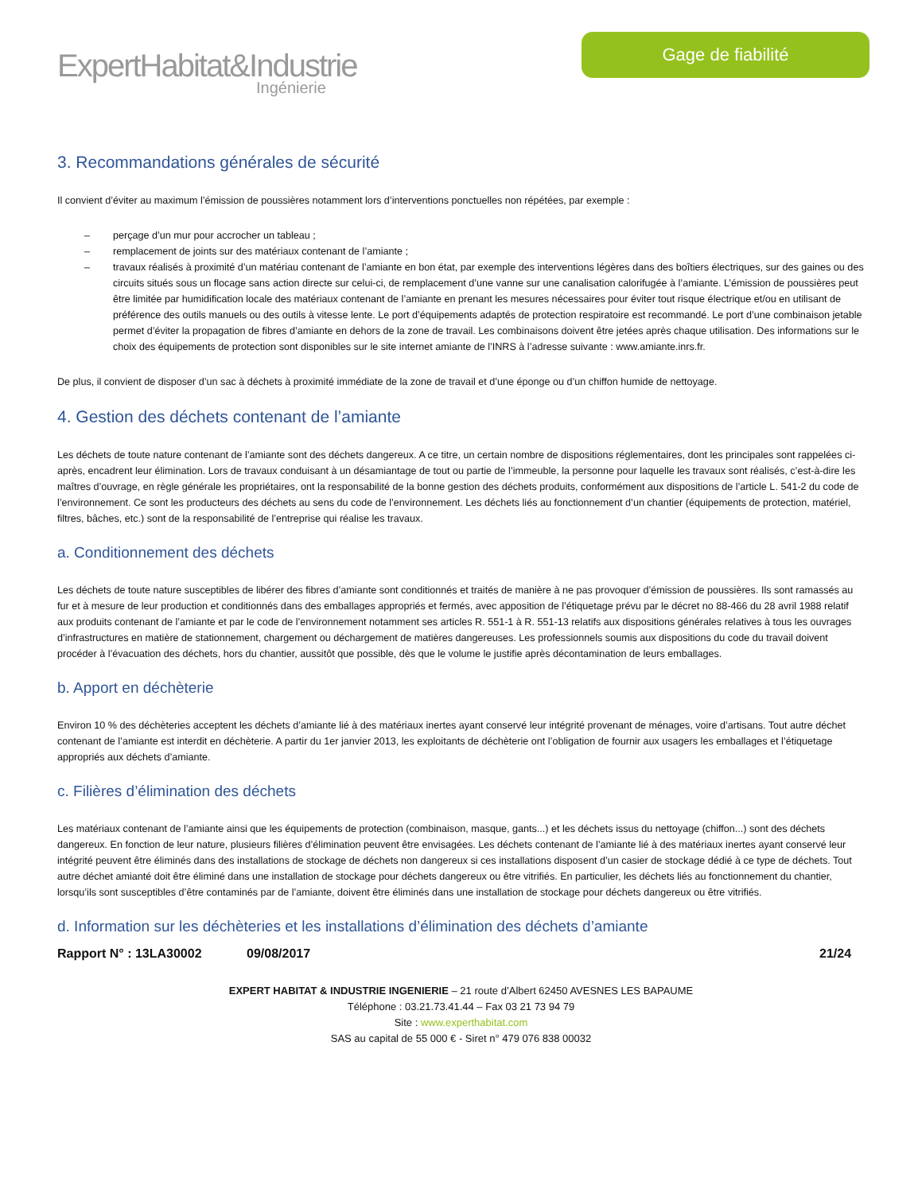ExpertHabitat&Industrie
Ingénierie
Gage de fiabilité
3. Recommandations générales de sécurité
Il convient d’éviter au maximum l’émission de poussières notamment lors d’interventions ponctuelles non répétées, par exemple :
– perçage d’un mur pour accrocher un tableau ;
– remplacement de joints sur des matériaux contenant de l’amiante ;
– travaux réalisés à proximité d’un matériau contenant de l’amiante en bon état, par exemple des interventions légères dans des boîtiers électriques, sur des gaines ou des circuits situés sous un flocage sans action directe sur celui-ci, de remplacement d’une vanne sur une canalisation calorifugée à l’amiante. L’émission de poussières peut être limitée par humidification locale des matériaux contenant de l’amiante en prenant les mesures nécessaires pour éviter tout risque électrique et/ou en utilisant de préférence des outils manuels ou des outils à vitesse lente. Le port d’équipements adaptés de protection respiratoire est recommandé. Le port d’une combinaison jetable permet d’éviter la propagation de fibres d’amiante en dehors de la zone de travail. Les combinaisons doivent être jetées après chaque utilisation. Des informations sur le choix des équipements de protection sont disponibles sur le site internet amiante de l’INRS à l’adresse suivante : www.amiante.inrs.fr.
De plus, il convient de disposer d’un sac à déchets à proximité immédiate de la zone de travail et d’une éponge ou d’un chiffon humide de nettoyage.
4. Gestion des déchets contenant de l’amiante
Les déchets de toute nature contenant de l’amiante sont des déchets dangereux. A ce titre, un certain nombre de dispositions réglementaires, dont les principales sont rappelées ci-après, encadrent leur élimination. Lors de travaux conduisant à un désamiantage de tout ou partie de l’immeuble, la personne pour laquelle les travaux sont réalisés, c’est-à-dire les maîtres d’ouvrage, en règle générale les propriétaires, ont la responsabilité de la bonne gestion des déchets produits, conformément aux dispositions de l’article L. 541-2 du code de l’environnement. Ce sont les producteurs des déchets au sens du code de l’environnement. Les déchets liés au fonctionnement d’un chantier (équipements de protection, matériel, filtres, bâches, etc.) sont de la responsabilité de l’entreprise qui réalise les travaux.
a. Conditionnement des déchets
Les déchets de toute nature susceptibles de libérer des fibres d’amiante sont conditionnés et traités de manière à ne pas provoquer d’émission de poussières. Ils sont ramassés au fur et à mesure de leur production et conditionnés dans des emballages appropriés et fermés, avec apposition de l’étiquetage prévu par le décret no 88-466 du 28 avril 1988 relatif aux produits contenant de l’amiante et par le code de l’environnement notamment ses articles R. 551-1 à R. 551-13 relatifs aux dispositions générales relatives à tous les ouvrages d’infrastructures en matière de stationnement, chargement ou déchargement de matières dangereuses. Les professionnels soumis aux dispositions du code du travail doivent procéder à l’évacuation des déchets, hors du chantier, aussitôt que possible, dès que le volume le justifie après décontamination de leurs emballages.
b. Apport en déchèterie
Environ 10 % des déchèteries acceptent les déchets d’amiante lié à des matériaux inertes ayant conservé leur intégrité provenant de ménages, voire d’artisans. Tout autre déchet contenant de l’amiante est interdit en déchèterie. A partir du 1er janvier 2013, les exploitants de déchèterie ont l’obligation de fournir aux usagers les emballages et l’étiquetage appropriés aux déchets d’amiante.
c. Filières d’élimination des déchets
Les matériaux contenant de l’amiante ainsi que les équipements de protection (combinaison, masque, gants...) et les déchets issus du nettoyage (chiffon...) sont des déchets dangereux. En fonction de leur nature, plusieurs filières d’élimination peuvent être envisagées. Les déchets contenant de l’amiante lié à des matériaux inertes ayant conservé leur intégrité peuvent être éliminés dans des installations de stockage de déchets non dangereux si ces installations disposent d’un casier de stockage dédié à ce type de déchets. Tout autre déchet amianté doit être éliminé dans une installation de stockage pour déchets dangereux ou être vitrifiés. En particulier, les déchets liés au fonctionnement du chantier, lorsqu’ils sont susceptibles d’être contaminés par de l’amiante, doivent être éliminés dans une installation de stockage pour déchets dangereux ou être vitrifiés.
d. Information sur les déchèteries et les installations d’élimination des déchets d’amiante
Rapport N° : 13LA30002 09/08/2017 21/24
EXPERT HABITAT & INDUSTRIE INGENIERIE – 21 route d’Albert 62450 AVESNES LES BAPAUME
Téléphone : 03.21.73.41.44 – Fax 03 21 73 94 79
Site : www.experthabitat.com
SAS au capital de 55 000 € - Siret n° 479 076 838 00032